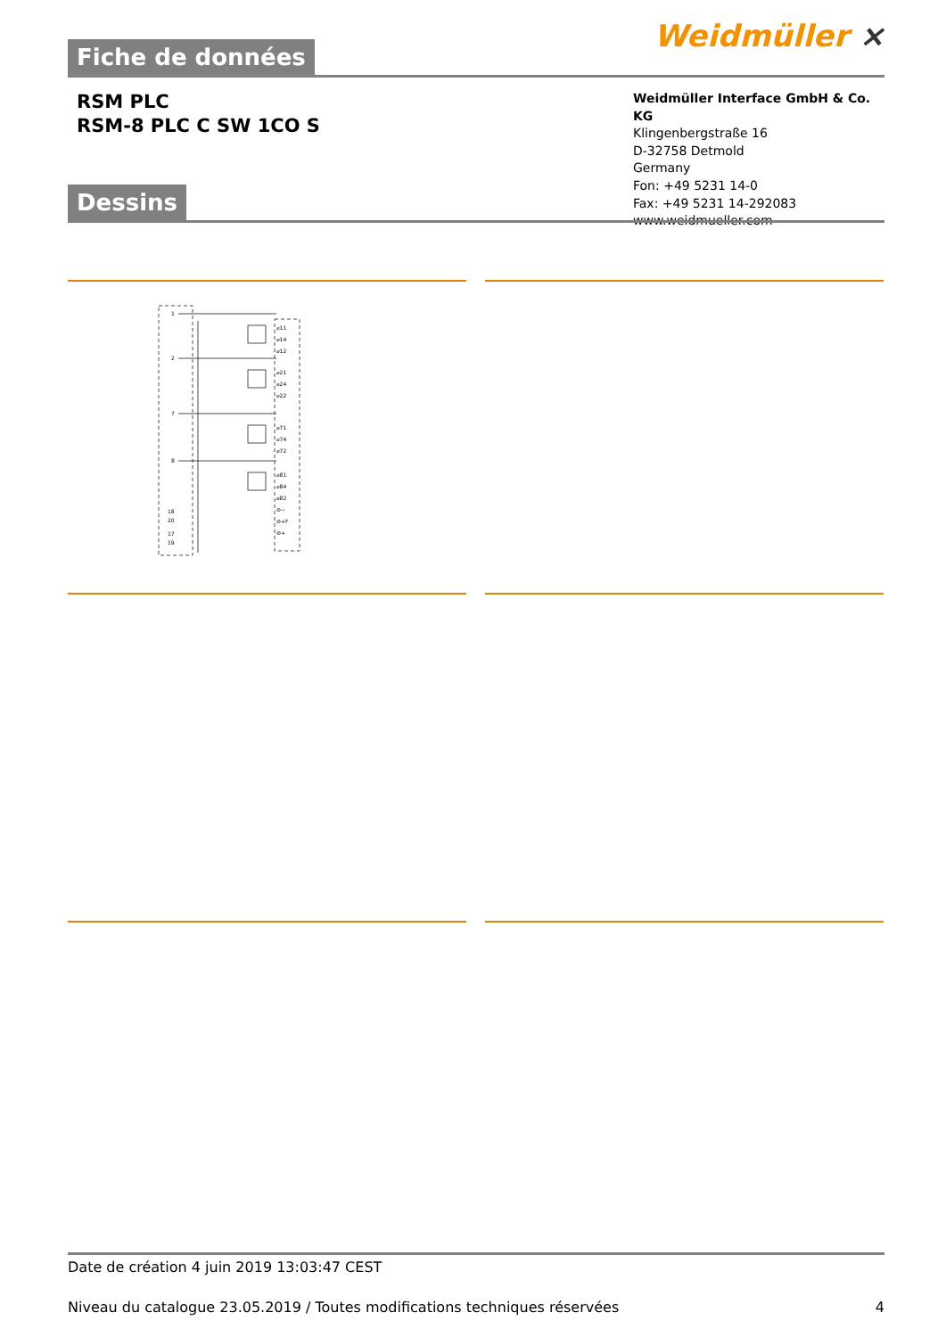Weidmüller ⨯
Fiche de données
RSM PLC
RSM-8 PLC C SW 1CO S
Weidmüller Interface GmbH & Co. KG
Klingenbergstraße 16
D-32758 Detmold
Germany
Fon: +49 5231 14-0
Fax: +49 5231 14-292083
www.weidmueller.com
Dessins
⌀11
⌀14
⌀12
⌀21
⌀24
⌀22
⌀71
⌀74
⌀72
⌀81
⌀84
⌀82
1
2
7
8
18
20
17
19
⊘−
⊘+F
⊘+
Date de création 4 juin 2019 13:03:47 CEST
Niveau du catalogue 23.05.2019 / Toutes modifications techniques réservées 4